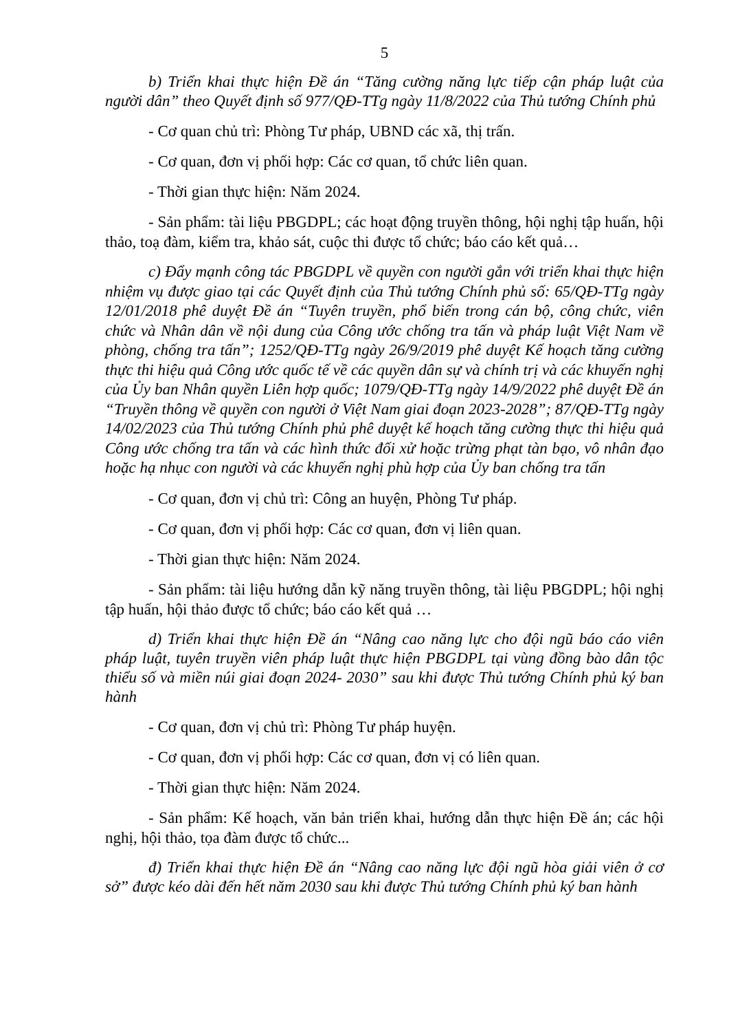5
b) Triển khai thực hiện Đề án “Tăng cường năng lực tiếp cận pháp luật của người dân” theo Quyết định số 977/QĐ-TTg ngày 11/8/2022 của Thủ tướng Chính phủ
- Cơ quan chủ trì: Phòng Tư pháp, UBND các xã, thị trấn.
- Cơ quan, đơn vị phối hợp: Các cơ quan, tổ chức liên quan.
- Thời gian thực hiện: Năm 2024.
- Sản phẩm: tài liệu PBGDPL; các hoạt động truyền thông, hội nghị tập huấn, hội thảo, toạ đàm, kiểm tra, khảo sát, cuộc thi được tổ chức; báo cáo kết quả…
c) Đẩy mạnh công tác PBGDPL về quyền con người gắn với triển khai thực hiện nhiệm vụ được giao tại các Quyết định của Thủ tướng Chính phủ số: 65/QĐ-TTg ngày 12/01/2018 phê duyệt Đề án “Tuyên truyền, phổ biến trong cán bộ, công chức, viên chức và Nhân dân về nội dung của Công ước chống tra tấn và pháp luật Việt Nam về phòng, chống tra tấn”; 1252/QĐ-TTg ngày 26/9/2019 phê duyệt Kế hoạch tăng cường thực thi hiệu quả Công ước quốc tế về các quyền dân sự và chính trị và các khuyến nghị của Ủy ban Nhân quyền Liên hợp quốc; 1079/QĐ-TTg ngày 14/9/2022 phê duyệt Đề án “Truyền thông về quyền con người ở Việt Nam giai đoạn 2023-2028”; 87/QĐ-TTg ngày 14/02/2023 của Thủ tướng Chính phủ phê duyệt kế hoạch tăng cường thực thi hiệu quả Công ước chống tra tấn và các hình thức đối xử hoặc trừng phạt tàn bạo, vô nhân đạo hoặc hạ nhục con người và các khuyến nghị phù hợp của Ủy ban chống tra tấn
- Cơ quan, đơn vị chủ trì: Công an huyện, Phòng Tư pháp.
- Cơ quan, đơn vị phối hợp: Các cơ quan, đơn vị liên quan.
- Thời gian thực hiện: Năm 2024.
- Sản phẩm: tài liệu hướng dẫn kỹ năng truyền thông, tài liệu PBGDPL; hội nghị tập huấn, hội thảo được tổ chức; báo cáo kết quả …
d) Triển khai thực hiện Đề án “Nâng cao năng lực cho đội ngũ báo cáo viên pháp luật, tuyên truyền viên pháp luật thực hiện PBGDPL tại vùng đồng bào dân tộc thiểu số và miền núi giai đoạn 2024- 2030” sau khi được Thủ tướng Chính phủ ký ban hành
- Cơ quan, đơn vị chủ trì: Phòng Tư pháp huyện.
- Cơ quan, đơn vị phối hợp: Các cơ quan, đơn vị có liên quan.
- Thời gian thực hiện: Năm 2024.
- Sản phẩm: Kế hoạch, văn bản triển khai, hướng dẫn thực hiện Đề án; các hội nghị, hội thảo, tọa đàm được tổ chức...
đ) Triển khai thực hiện Đề án “Nâng cao năng lực đội ngũ hòa giải viên ở cơ sở” được kéo dài đến hết năm 2030 sau khi được Thủ tướng Chính phủ ký ban hành